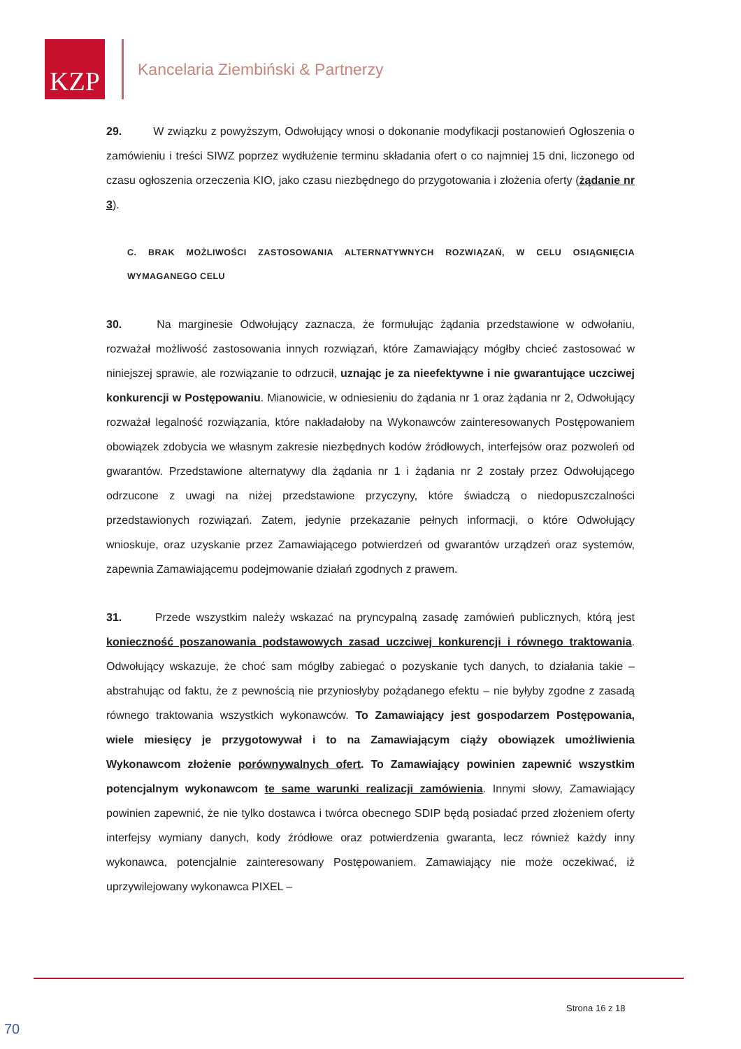KZP
Kancelaria Ziembiński & Partnerzy
29. W związku z powyższym, Odwołujący wnosi o dokonanie modyfikacji postanowień Ogłoszenia o zamówieniu i treści SIWZ poprzez wydłużenie terminu składania ofert o co najmniej 15 dni, liczonego od czasu ogłoszenia orzeczenia KIO, jako czasu niezbędnego do przygotowania i złożenia oferty (żądanie nr 3).
C. BRAK MOŻLIWOŚCI ZASTOSOWANIA ALTERNATYWNYCH ROZWIĄZAŃ, W CELU OSIĄGNIĘCIA WYMAGANEGO CELU
30. Na marginesie Odwołujący zaznacza, że formułując żądania przedstawione w odwołaniu, rozważał możliwość zastosowania innych rozwiązań, które Zamawiający mógłby chcieć zastosować w niniejszej sprawie, ale rozwiązanie to odrzucił, uznając je za nieefektywne i nie gwarantujące uczciwej konkurencji w Postępowaniu. Mianowicie, w odniesieniu do żądania nr 1 oraz żądania nr 2, Odwołujący rozważał legalność rozwiązania, które nakładałoby na Wykonawców zainteresowanych Postępowaniem obowiązek zdobycia we własnym zakresie niezbędnych kodów źródłowych, interfejsów oraz pozwoleń od gwarantów. Przedstawione alternatywy dla żądania nr 1 i żądania nr 2 zostały przez Odwołującego odrzucone z uwagi na niżej przedstawione przyczyny, które świadczą o niedopuszczalności przedstawionych rozwiązań. Zatem, jedynie przekazanie pełnych informacji, o które Odwołujący wnioskuje, oraz uzyskanie przez Zamawiającego potwierdzeń od gwarantów urządzeń oraz systemów, zapewnia Zamawiającemu podejmowanie działań zgodnych z prawem.
31. Przede wszystkim należy wskazać na pryncypalną zasadę zamówień publicznych, którą jest konieczność poszanowania podstawowych zasad uczciwej konkurencji i równego traktowania. Odwołujący wskazuje, że choć sam mógłby zabiegać o pozyskanie tych danych, to działania takie – abstrahując od faktu, że z pewnością nie przyniosłyby pożądanego efektu – nie byłyby zgodne z zasadą równego traktowania wszystkich wykonawców. To Zamawiający jest gospodarzem Postępowania, wiele miesięcy je przygotowywał i to na Zamawiającym ciąży obowiązek umożliwienia Wykonawcom złożenie porównywalnych ofert. To Zamawiający powinien zapewnić wszystkim potencjalnym wykonawcom te same warunki realizacji zamówienia. Innymi słowy, Zamawiający powinien zapewnić, że nie tylko dostawca i twórca obecnego SDIP będą posiadać przed złożeniem oferty interfejsy wymiany danych, kody źródłowe oraz potwierdzenia gwaranta, lecz również każdy inny wykonawca, potencjalnie zainteresowany Postępowaniem. Zamawiający nie może oczekiwać, iż uprzywilejowany wykonawca PIXEL –
Strona 16 z 18
70